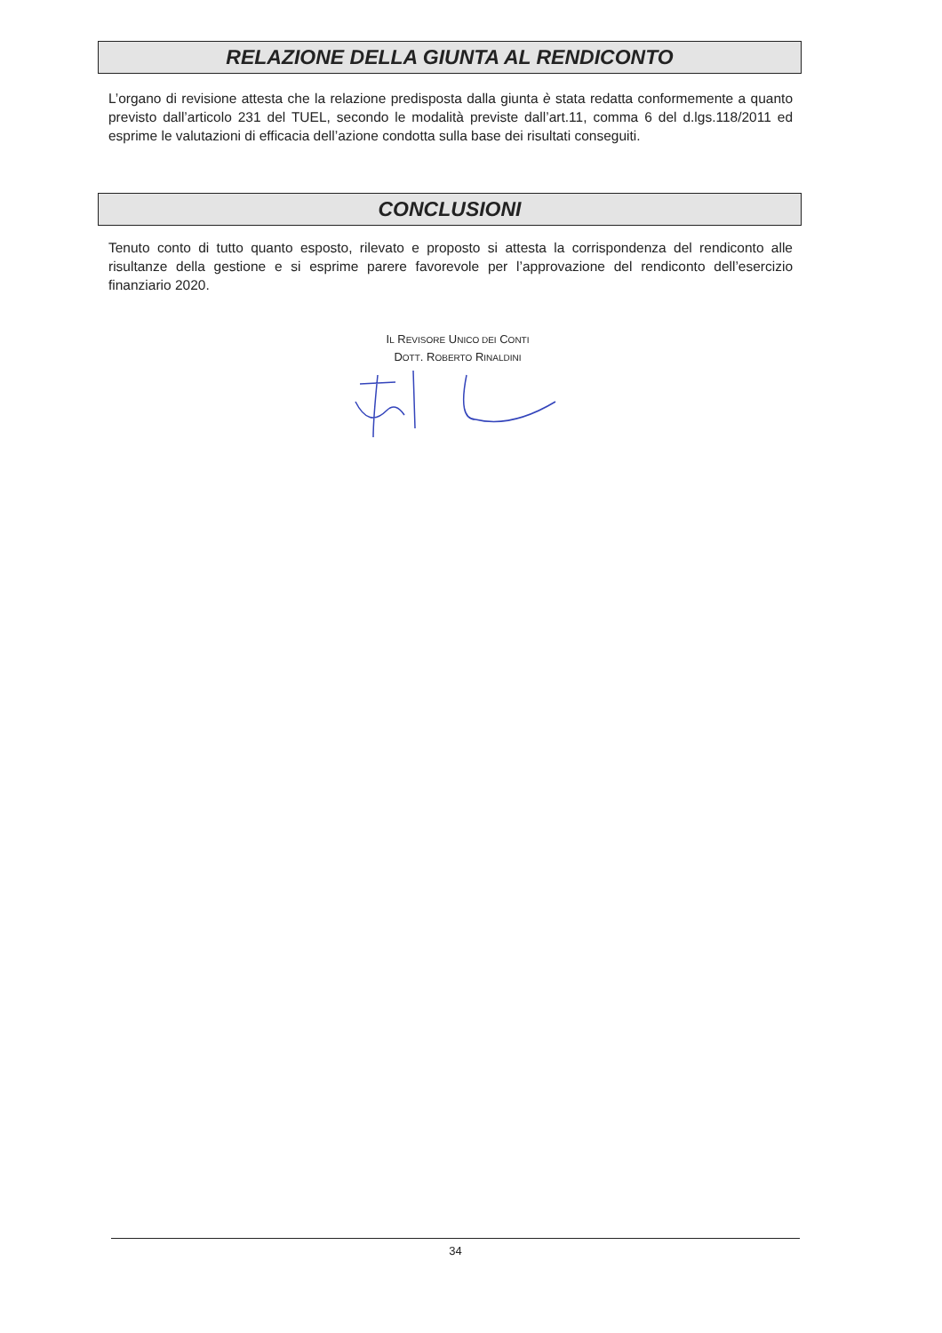RELAZIONE DELLA GIUNTA AL RENDICONTO
L’organo di revisione attesta che la relazione predisposta dalla giunta è stata redatta conformemente a quanto previsto dall’articolo 231 del TUEL, secondo le modalità previste dall’art.11, comma 6 del d.lgs.118/2011 ed esprime le valutazioni di efficacia dell’azione condotta sulla base dei risultati conseguiti.
CONCLUSIONI
Tenuto conto di tutto quanto esposto, rilevato e proposto si attesta la corrispondenza del rendiconto alle risultanze della gestione e si esprime parere favorevole per l’approvazione del rendiconto dell’esercizio finanziario 2020.
IL REVISORE UNICO DEI CONTI
DOTT. ROBERTO RINALDINI
34